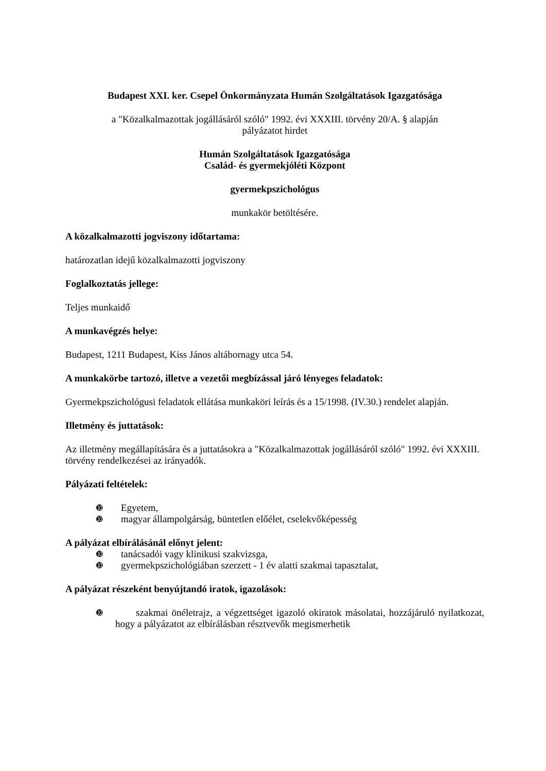Budapest XXI. ker. Csepel Önkormányzata Humán Szolgáltatások Igazgatósága
a "Közalkalmazottak jogállásáról szóló" 1992. évi XXXIII. törvény 20/A. § alapján
pályázatot hirdet
Humán Szolgáltatások Igazgatósága
Család- és gyermekjóléti Központ
gyermekpszichológus
munkakör betöltésére.
A közalkalmazotti jogviszony időtartama:
határozatlan idejű közalkalmazotti jogviszony
Foglalkoztatás jellege:
Teljes munkaidő
A munkavégzés helye:
Budapest, 1211 Budapest, Kiss János altábornagy utca 54.
A munkakörbe tartozó, illetve a vezetői megbízással járó lényeges feladatok:
Gyermekpszichológusi feladatok ellátása munkaköri leírás és a 15/1998. (IV.30.) rendelet alapján.
Illetmény és juttatások:
Az illetmény megállapítására és a juttatásokra a "Közalkalmazottak jogállásáról szóló" 1992. évi XXXIII. törvény rendelkezései az irányadók.
Pályázati feltételek:
➓ Egyetem,
➓ magyar állampolgárság, büntetlen előélet, cselekvőképesség
A pályázat elbírálásánál előnyt jelent:
➓ tanácsadói vagy klinikusi szakvizsga,
➓ gyermekpszichológiában szerzett - 1 év alatti szakmai tapasztalat,
A pályázat részeként benyújtandó iratok, igazolások:
➓ szakmai önéletrajz, a végzettséget igazoló okiratok másolatai, hozzájáruló nyilatkozat, hogy a pályázatot az elbírálásban résztvevők megismerhetik